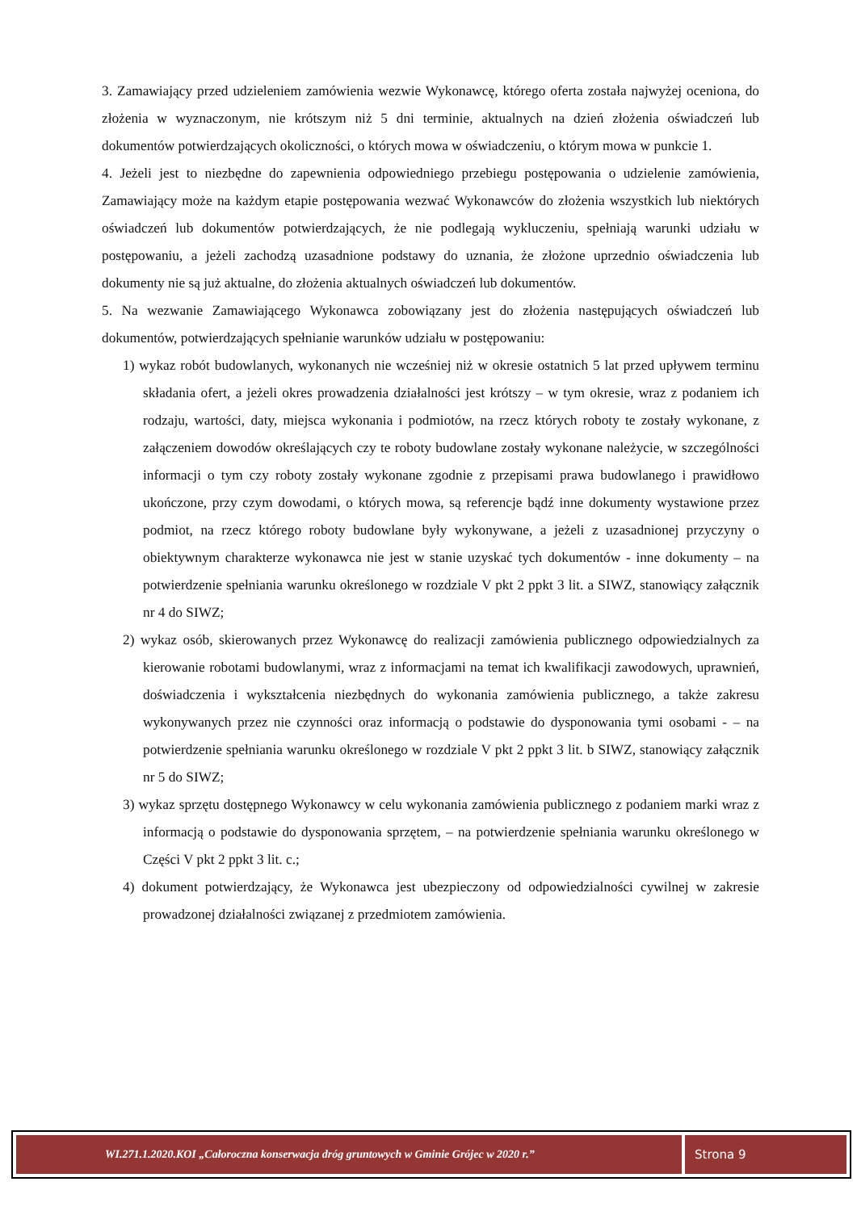3. Zamawiający przed udzieleniem zamówienia wezwie Wykonawcę, którego oferta została najwyżej oceniona, do złożenia w wyznaczonym, nie krótszym niż 5 dni terminie, aktualnych na dzień złożenia oświadczeń lub dokumentów potwierdzających okoliczności, o których mowa w oświadczeniu, o którym mowa w punkcie 1.
4. Jeżeli jest to niezbędne do zapewnienia odpowiedniego przebiegu postępowania o udzielenie zamówienia, Zamawiający może na każdym etapie postępowania wezwać Wykonawców do złożenia wszystkich lub niektórych oświadczeń lub dokumentów potwierdzających, że nie podlegają wykluczeniu, spełniają warunki udziału w postępowaniu, a jeżeli zachodzą uzasadnione podstawy do uznania, że złożone uprzednio oświadczenia lub dokumenty nie są już aktualne, do złożenia aktualnych oświadczeń lub dokumentów.
5. Na wezwanie Zamawiającego Wykonawca zobowiązany jest do złożenia następujących oświadczeń lub dokumentów, potwierdzających spełnianie warunków udziału w postępowaniu:
1) wykaz robót budowlanych, wykonanych nie wcześniej niż w okresie ostatnich 5 lat przed upływem terminu składania ofert, a jeżeli okres prowadzenia działalności jest krótszy – w tym okresie, wraz z podaniem ich rodzaju, wartości, daty, miejsca wykonania i podmiotów, na rzecz których roboty te zostały wykonane, z załączeniem dowodów określających czy te roboty budowlane zostały wykonane należycie, w szczególności informacji o tym czy roboty zostały wykonane zgodnie z przepisami prawa budowlanego i prawidłowo ukończone, przy czym dowodami, o których mowa, są referencje bądź inne dokumenty wystawione przez podmiot, na rzecz którego roboty budowlane były wykonywane, a jeżeli z uzasadnionej przyczyny o obiektywnym charakterze wykonawca nie jest w stanie uzyskać tych dokumentów - inne dokumenty – na potwierdzenie spełniania warunku określonego w rozdziale V pkt 2 ppkt 3 lit. a SIWZ, stanowiący załącznik nr 4 do SIWZ;
2) wykaz osób, skierowanych przez Wykonawcę do realizacji zamówienia publicznego odpowiedzialnych za kierowanie robotami budowlanymi, wraz z informacjami na temat ich kwalifikacji zawodowych, uprawnień, doświadczenia i wykształcenia niezbędnych do wykonania zamówienia publicznego, a także zakresu wykonywanych przez nie czynności oraz informacją o podstawie do dysponowania tymi osobami - – na potwierdzenie spełniania warunku określonego w rozdziale V pkt 2 ppkt 3 lit. b SIWZ, stanowiący załącznik nr 5 do SIWZ;
3) wykaz sprzętu dostępnego Wykonawcy w celu wykonania zamówienia publicznego z podaniem marki wraz z informacją o podstawie do dysponowania sprzętem, – na potwierdzenie spełniania warunku określonego w Części V pkt 2 ppkt 3 lit. c.;
4) dokument potwierdzający, że Wykonawca jest ubezpieczony od odpowiedzialności cywilnej w zakresie prowadzonej działalności związanej z przedmiotem zamówienia.
WI.271.1.2020.KOI „Całoroczna konserwacja dróg gruntowych w Gminie Grójec w 2020 r.”
Strona 9